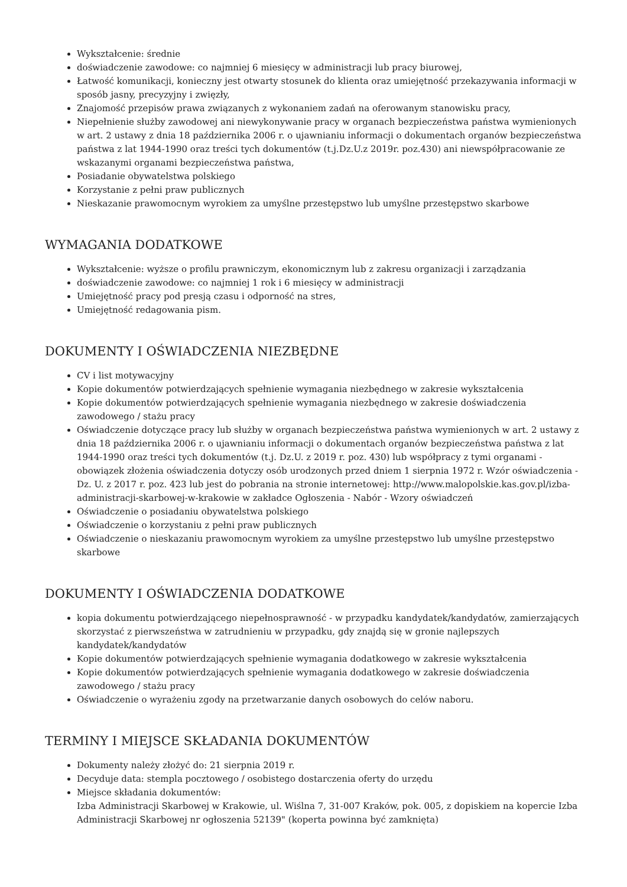Wykształcenie: średnie
doświadczenie zawodowe: co najmniej 6 miesięcy w administracji lub pracy biurowej,
Łatwość komunikacji, konieczny jest otwarty stosunek do klienta oraz umiejętność przekazywania informacji w sposób jasny, precyzyjny i zwięzły,
Znajomość przepisów prawa związanych z wykonaniem zadań na oferowanym stanowisku pracy,
Niepełnienie służby zawodowej ani niewykonywanie pracy w organach bezpieczeństwa państwa wymienionych w art. 2 ustawy z dnia 18 października 2006 r. o ujawnianiu informacji o dokumentach organów bezpieczeństwa państwa z lat 1944-1990 oraz treści tych dokumentów (t.j.Dz.U.z 2019r. poz.430) ani niewspółpracowanie ze wskazanymi organami bezpieczeństwa państwa,
Posiadanie obywatelstwa polskiego
Korzystanie z pełni praw publicznych
Nieskazanie prawomocnym wyrokiem za umyślne przestępstwo lub umyślne przestępstwo skarbowe
WYMAGANIA DODATKOWE
Wykształcenie: wyższe o profilu prawniczym, ekonomicznym lub z zakresu organizacji i zarządzania
doświadczenie zawodowe: co najmniej 1 rok i 6 miesięcy w administracji
Umiejętność pracy pod presją czasu i odporność na stres,
Umiejętność redagowania pism.
DOKUMENTY I OŚWIADCZENIA NIEZBĘDNE
CV i list motywacyjny
Kopie dokumentów potwierdzających spełnienie wymagania niezbędnego w zakresie wykształcenia
Kopie dokumentów potwierdzających spełnienie wymagania niezbędnego w zakresie doświadczenia zawodowego / stażu pracy
Oświadczenie dotyczące pracy lub służby w organach bezpieczeństwa państwa wymienionych w art. 2 ustawy z dnia 18 października 2006 r. o ujawnianiu informacji o dokumentach organów bezpieczeństwa państwa z lat 1944-1990 oraz treści tych dokumentów (t.j. Dz.U. z 2019 r. poz. 430) lub współpracy z tymi organami - obowiązek złożenia oświadczenia dotyczy osób urodzonych przed dniem 1 sierpnia 1972 r. Wzór oświadczenia - Dz. U. z 2017 r. poz. 423 lub jest do pobrania na stronie internetowej: http://www.malopolskie.kas.gov.pl/izba-administracji-skarbowej-w-krakowie w zakładce Ogłoszenia - Nabór - Wzory oświadczeń
Oświadczenie o posiadaniu obywatelstwa polskiego
Oświadczenie o korzystaniu z pełni praw publicznych
Oświadczenie o nieskazaniu prawomocnym wyrokiem za umyślne przestępstwo lub umyślne przestępstwo skarbowe
DOKUMENTY I OŚWIADCZENIA DODATKOWE
kopia dokumentu potwierdzającego niepełnosprawność - w przypadku kandydatek/kandydatów, zamierzających skorzystać z pierwszeństwa w zatrudnieniu w przypadku, gdy znajdą się w gronie najlepszych kandydatek/kandydatów
Kopie dokumentów potwierdzających spełnienie wymagania dodatkowego w zakresie wykształcenia
Kopie dokumentów potwierdzających spełnienie wymagania dodatkowego w zakresie doświadczenia zawodowego / stażu pracy
Oświadczenie o wyrażeniu zgody na przetwarzanie danych osobowych do celów naboru.
TERMINY I MIEJSCE SKŁADANIA DOKUMENTÓW
Dokumenty należy złożyć do: 21 sierpnia 2019 r.
Decyduje data: stempla pocztowego / osobistego dostarczenia oferty do urzędu
Miejsce składania dokumentów:
Izba Administracji Skarbowej w Krakowie, ul. Wiślna 7, 31-007 Kraków, pok. 005, z dopiskiem na kopercie Izba Administracji Skarbowej nr ogłoszenia 52139" (koperta powinna być zamknięta)